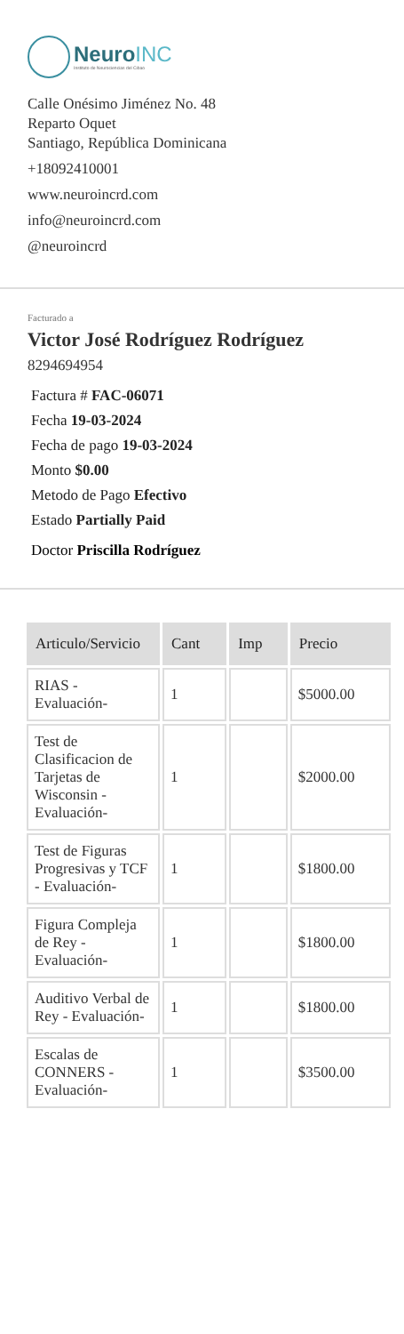NeuroINC
Instituto de Neurociencias del Cibao
Calle Onésimo Jiménez No. 48
Reparto Oquet
Santiago, República Dominicana
+18092410001
www.neuroincrd.com
info@neuroincrd.com
@neuroincrd
Facturado a
Victor José Rodríguez Rodríguez
8294694954
Factura # FAC-06071
Fecha 19-03-2024
Fecha de pago 19-03-2024
Monto $0.00
Metodo de Pago Efectivo
Estado Partially Paid
Doctor Priscilla Rodríguez
| Articulo/Servicio | Cant | Imp | Precio |
| --- | --- | --- | --- |
| RIAS - Evaluación- | 1 | | $5000.00 |
| Test de Clasificacion de Tarjetas de Wisconsin - Evaluación- | 1 | | $2000.00 |
| Test de Figuras Progresivas y TCF - Evaluación- | 1 | | $1800.00 |
| Figura Compleja de Rey - Evaluación- | 1 | | $1800.00 |
| Auditivo Verbal de Rey - Evaluación- | 1 | | $1800.00 |
| Escalas de CONNERS - Evaluación- | 1 | | $3500.00 |